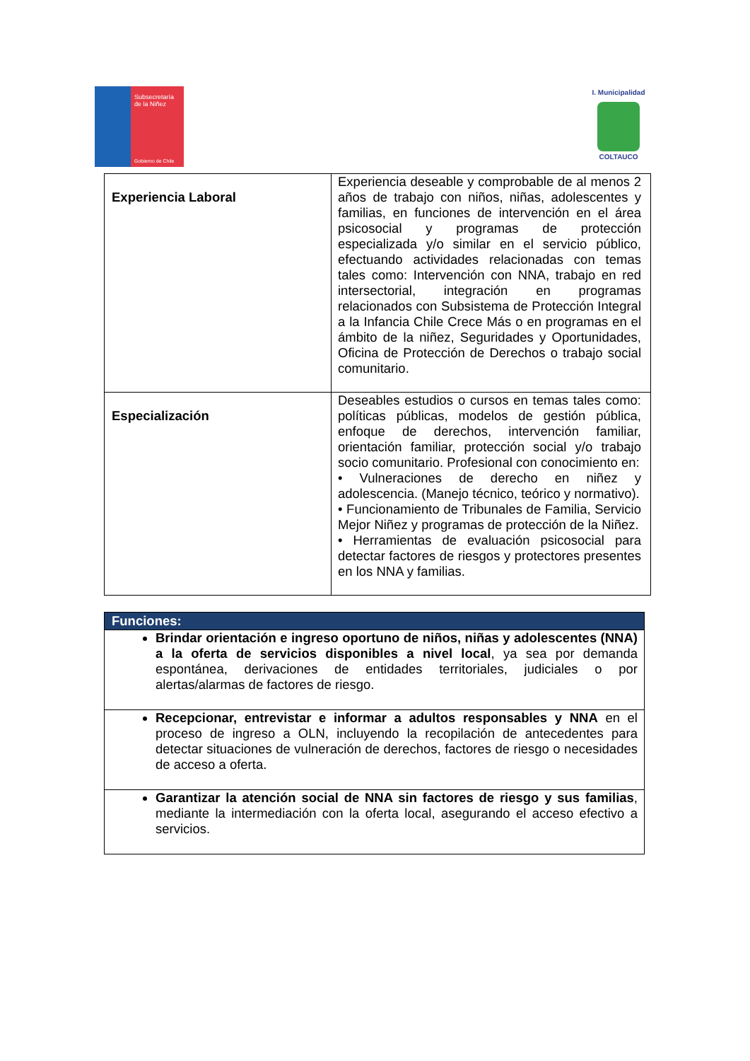Subsecretaría
de la Niñez
Gobierno de Chile
I. Municipalidad
COLTAUCO
| Experiencia Laboral | Experiencia deseable y comprobable de al menos 2 años de trabajo con niños, niñas, adolescentes y familias, en funciones de intervención en el área psicosocial y programas de protección especializada y/o similar en el servicio público, efectuando actividades relacionadas con temas tales como: Intervención con NNA, trabajo en red intersectorial, integración en programas relacionados con Subsistema de Protección Integral a la Infancia Chile Crece Más o en programas en el ámbito de la niñez, Seguridades y Oportunidades, Oficina de Protección de Derechos o trabajo social comunitario. |
| Especialización | Deseables estudios o cursos en temas tales como: políticas públicas, modelos de gestión pública, enfoque de derechos, intervención familiar, orientación familiar, protección social y/o trabajo socio comunitario. Profesional con conocimiento en: • Vulneraciones de derecho en niñez y adolescencia. (Manejo técnico, teórico y normativo). • Funcionamiento de Tribunales de Familia, Servicio Mejor Niñez y programas de protección de la Niñez. • Herramientas de evaluación psicosocial para detectar factores de riesgos y protectores presentes en los NNA y familias. |
| Funciones: |
| --- |
| Brindar orientación e ingreso oportuno de niños, niñas y adolescentes (NNA) a la oferta de servicios disponibles a nivel local , ya sea por demanda espontánea, derivaciones de entidades territoriales, judiciales o por alertas/alarmas de factores de riesgo. |
| Recepcionar, entrevistar e informar a adultos responsables y NNA en el proceso de ingreso a OLN, incluyendo la recopilación de antecedentes para detectar situaciones de vulneración de derechos, factores de riesgo o necesidades de acceso a oferta. |
| Garantizar la atención social de NNA sin factores de riesgo y sus familias , mediante la intermediación con la oferta local, asegurando el acceso efectivo a servicios. |